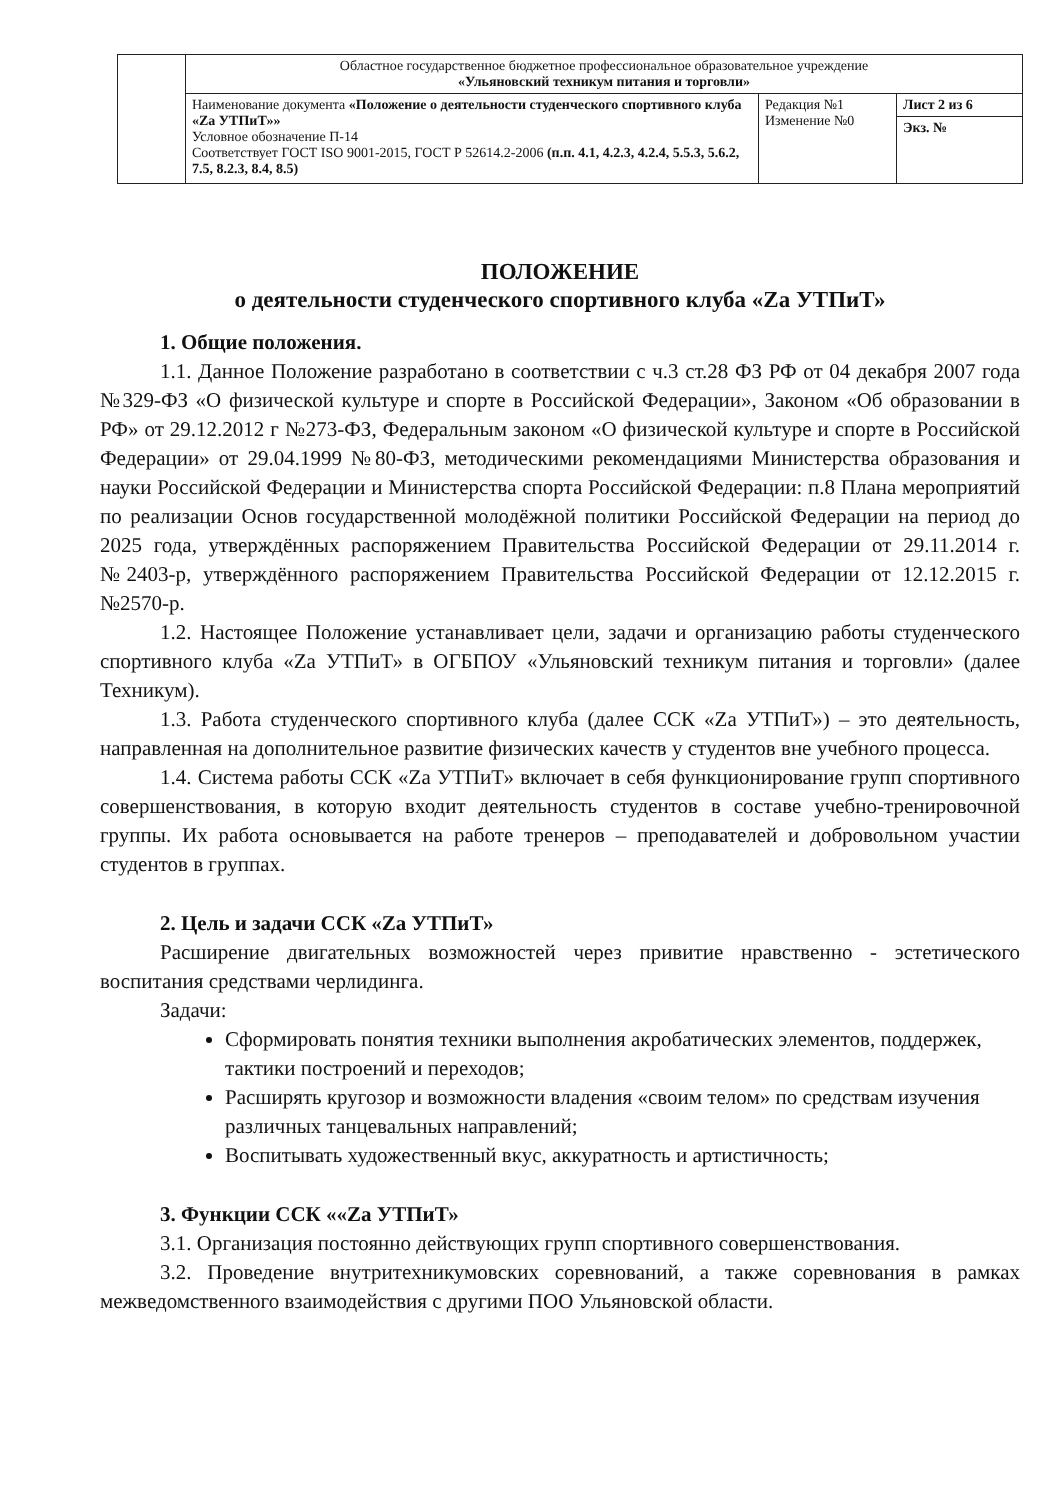| | Областное государственное бюджетное профессиональное образовательное учреждение «Ульяновский техникум питания и торговли» | | |
| | Наименование документа «Положение о деятельности студенческого спортивного клуба «Za УТПиТ»» Условное обозначение П-14 Соответствует ГОСТ ISO 9001-2015, ГОСТ Р 52614.2-2006 (п.п. 4.1, 4.2.3, 4.2.4, 5.5.3, 5.6.2, 7.5, 8.2.3, 8.4, 8.5) | Редакция №1 Изменение №0 | Лист 2 из 6 |
| | | | Экз. № |
ПОЛОЖЕНИЕ
о деятельности студенческого спортивного клуба «Za УТПиТ»
1. Общие положения.
1.1. Данное Положение разработано в соответствии с ч.3 ст.28 ФЗ РФ от 04 декабря 2007 года №329-ФЗ «О физической культуре и спорте в Российской Федерации», Законом «Об образовании в РФ» от 29.12.2012 г №273-ФЗ, Федеральным законом «О физической культуре и спорте в Российской Федерации» от 29.04.1999 №80-ФЗ, методическими рекомендациями Министерства образования и науки Российской Федерации и Министерства спорта Российской Федерации: п.8 Плана мероприятий по реализации Основ государственной молодёжной политики Российской Федерации на период до 2025 года, утверждённых распоряжением Правительства Российской Федерации от 29.11.2014 г. №2403-р, утверждённого распоряжением Правительства Российской Федерации от 12.12.2015 г. №2570-р.
1.2. Настоящее Положение устанавливает цели, задачи и организацию работы студенческого спортивного клуба «Za УТПиТ» в ОГБПОУ «Ульяновский техникум питания и торговли» (далее Техникум).
1.3. Работа студенческого спортивного клуба (далее ССК «Za УТПиТ») – это деятельность, направленная на дополнительное развитие физических качеств у студентов вне учебного процесса.
1.4. Система работы ССК «Za УТПиТ» включает в себя функционирование групп спортивного совершенствования, в которую входит деятельность студентов в составе учебно-тренировочной группы. Их работа основывается на работе тренеров – преподавателей и добровольном участии студентов в группах.
2. Цель и задачи ССК «Za УТПиТ»
Расширение двигательных возможностей через привитие нравственно - эстетического воспитания средствами черлидинга.
Задачи:
Сформировать понятия техники выполнения акробатических элементов, поддержек, тактики построений и переходов;
Расширять кругозор и возможности владения «своим телом» по средствам изучения различных танцевальных направлений;
Воспитывать художественный вкус, аккуратность и артистичность;
3. Функции ССК ««Za УТПиТ»
3.1. Организация постоянно действующих групп спортивного совершенствования.
3.2. Проведение внутритехникумовских соревнований, а также соревнования в рамках межведомственного взаимодействия с другими ПОО Ульяновской области.